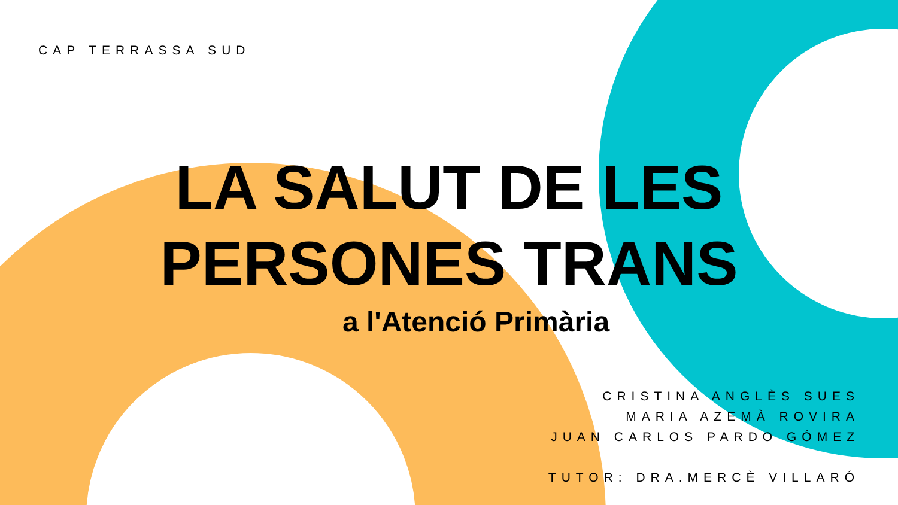CAP TERRASSA SUD
LA SALUT DE LES
PERSONES TRANS
a l'Atenció Primària
CRISTINA ANGLÈS SUES
MARIA AZEMÀ ROVIRA
JUAN CARLOS PARDO GÓMEZ
TUTOR: DRA.MERCÈ VILLARÓ